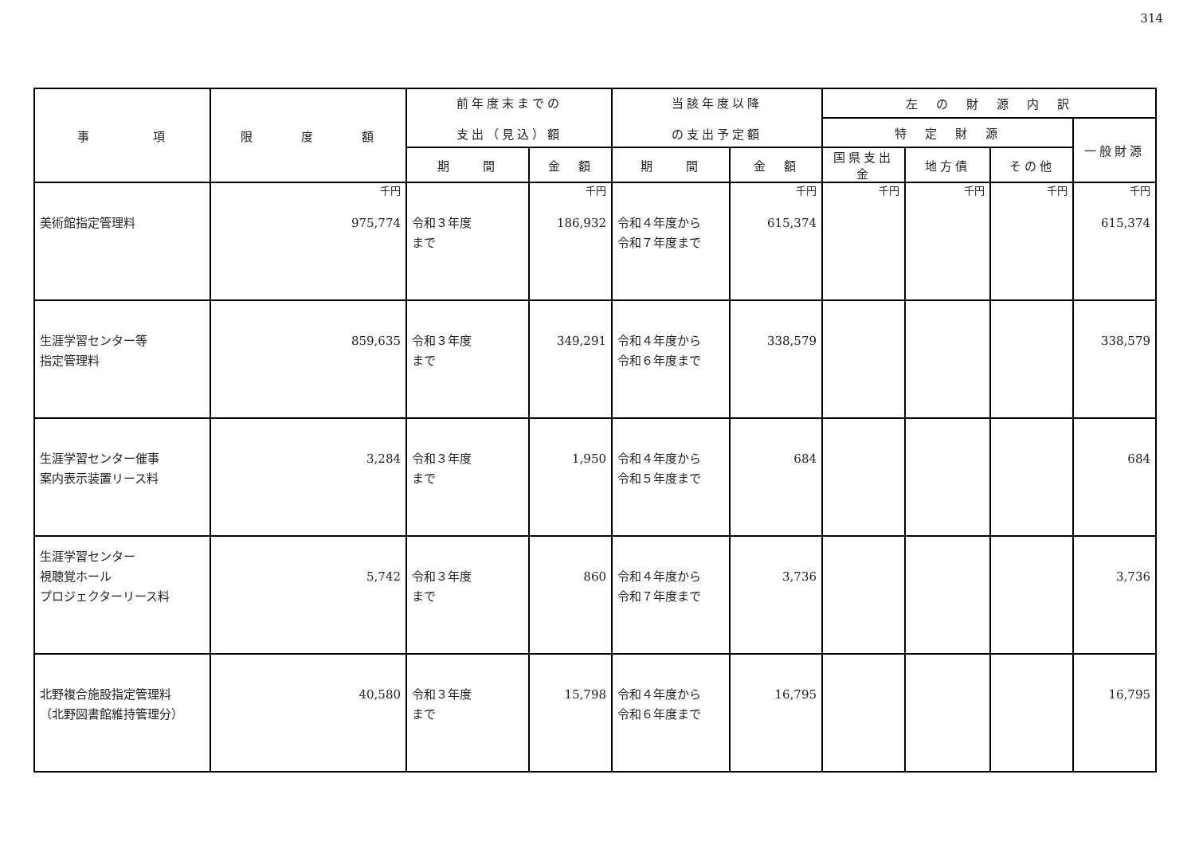314
| 事 項 | 限 度 額 | 前年度末までの 支出（見込）額 | | 当該年度以降 の支出予定額 | | 左 の 財 源 内 訳 | | | |
| --- | --- | --- | --- | --- | --- | --- | --- | --- | --- |
| | | | | | | 特 定 財 源 | | | 一般財源 |
| | | 期 間 | 金 額 | 期 間 | 金 額 | 国県支出金 | 地方債 | その他 | |
| 美術館指定管理料 | 千円 975,774 | 令和３年度 まで | 千円 186,932 | 令和４年度から 令和７年度まで | 千円 615,374 | 千円 | 千円 | 千円 | 千円 615,374 |
| 生涯学習センター等 指定管理料 | 859,635 | 令和３年度 まで | 349,291 | 令和４年度から 令和６年度まで | 338,579 | | | | 338,579 |
| 生涯学習センター催事 案内表示装置リース料 | 3,284 | 令和３年度 まで | 1,950 | 令和４年度から 令和５年度まで | 684 | | | | 684 |
| 生涯学習センター 視聴覚ホール プロジェクターリース料 | 5,742 | 令和３年度 まで | 860 | 令和４年度から 令和７年度まで | 3,736 | | | | 3,736 |
| 北野複合施設指定管理料 （北野図書館維持管理分） | 40,580 | 令和３年度 まで | 15,798 | 令和４年度から 令和６年度まで | 16,795 | | | | 16,795 |